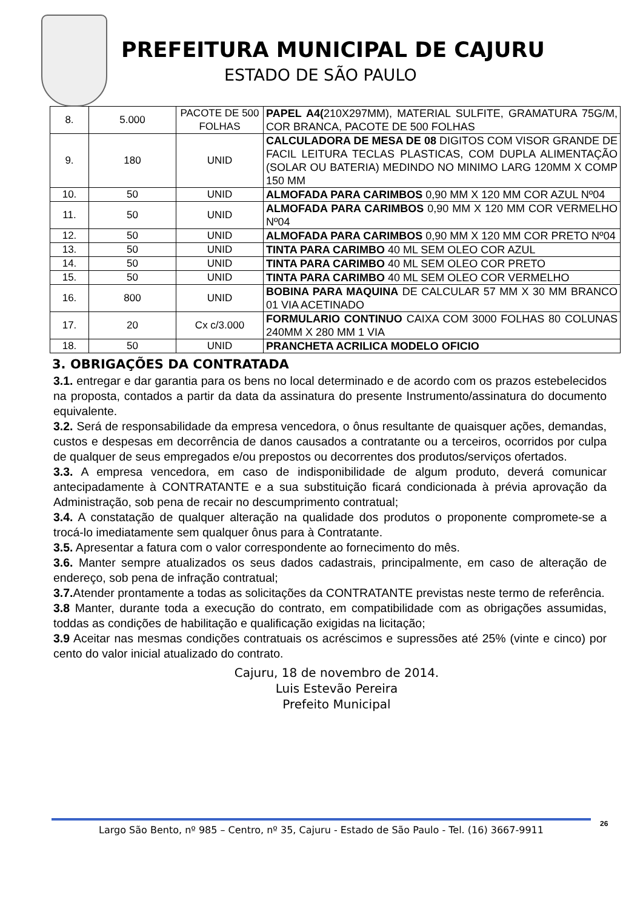PREFEITURA MUNICIPAL DE CAJURU
ESTADO DE SÃO PAULO
| 8. | 5.000 | PACOTE DE 500 FOLHAS | PAPEL A4( 210X297MM), MATERIAL SULFITE, GRAMATURA 75G/M, COR BRANCA, PACOTE DE 500 FOLHAS |
| 9. | 180 | UNID | CALCULADORA DE MESA DE 08 DIGITOS COM VISOR GRANDE DE FACIL LEITURA TECLAS PLASTICAS, COM DUPLA ALIMENTAÇÃO (SOLAR OU BATERIA) MEDINDO NO MINIMO LARG 120MM X COMP 150 MM |
| 10. | 50 | UNID | ALMOFADA PARA CARIMBOS 0,90 MM X 120 MM COR AZUL Nº04 |
| 11. | 50 | UNID | ALMOFADA PARA CARIMBOS 0,90 MM X 120 MM COR VERMELHO Nº04 |
| 12. | 50 | UNID | ALMOFADA PARA CARIMBOS 0,90 MM X 120 MM COR PRETO Nº04 |
| 13. | 50 | UNID | TINTA PARA CARIMBO 40 ML SEM OLEO COR AZUL |
| 14. | 50 | UNID | TINTA PARA CARIMBO 40 ML SEM OLEO COR PRETO |
| 15. | 50 | UNID | TINTA PARA CARIMBO 40 ML SEM OLEO COR VERMELHO |
| 16. | 800 | UNID | BOBINA PARA MAQUINA DE CALCULAR 57 MM X 30 MM BRANCO 01 VIA ACETINADO |
| 17. | 20 | Cx c/3.000 | FORMULARIO CONTINUO CAIXA COM 3000 FOLHAS 80 COLUNAS 240MM X 280 MM 1 VIA |
| 18. | 50 | UNID | PRANCHETA ACRILICA MODELO OFICIO |
3. OBRIGAÇÕES DA CONTRATADA
3.1. entregar e dar garantia para os bens no local determinado e de acordo com os prazos estebelecidos na proposta, contados a partir da data da assinatura do presente Instrumento/assinatura do documento equivalente.
3.2. Será de responsabilidade da empresa vencedora, o ônus resultante de quaisquer ações, demandas, custos e despesas em decorrência de danos causados a contratante ou a terceiros, ocorridos por culpa de qualquer de seus empregados e/ou prepostos ou decorrentes dos produtos/serviços ofertados.
3.3. A empresa vencedora, em caso de indisponibilidade de algum produto, deverá comunicar antecipadamente à CONTRATANTE e a sua substituição ficará condicionada à prévia aprovação da Administração, sob pena de recair no descumprimento contratual;
3.4. A constatação de qualquer alteração na qualidade dos produtos o proponente compromete-se a trocá-lo imediatamente sem qualquer ônus para à Contratante.
3.5. Apresentar a fatura com o valor correspondente ao fornecimento do mês.
3.6. Manter sempre atualizados os seus dados cadastrais, principalmente, em caso de alteração de endereço, sob pena de infração contratual;
3.7. Atender prontamente a todas as solicitações da CONTRATANTE previstas neste termo de referência.
3.8 Manter, durante toda a execução do contrato, em compatibilidade com as obrigações assumidas, toddas as condições de habilitação e qualificação exigidas na licitação;
3.9 Aceitar nas mesmas condições contratuais os acréscimos e supressões até 25% (vinte e cinco) por cento do valor inicial atualizado do contrato.
Cajuru, 18 de novembro de 2014.
Luis Estevão Pereira
Prefeito Municipal
Largo São Bento, nº 985 – Centro, nº 35, Cajuru - Estado de São Paulo - Tel. (16) 3667-9911 26